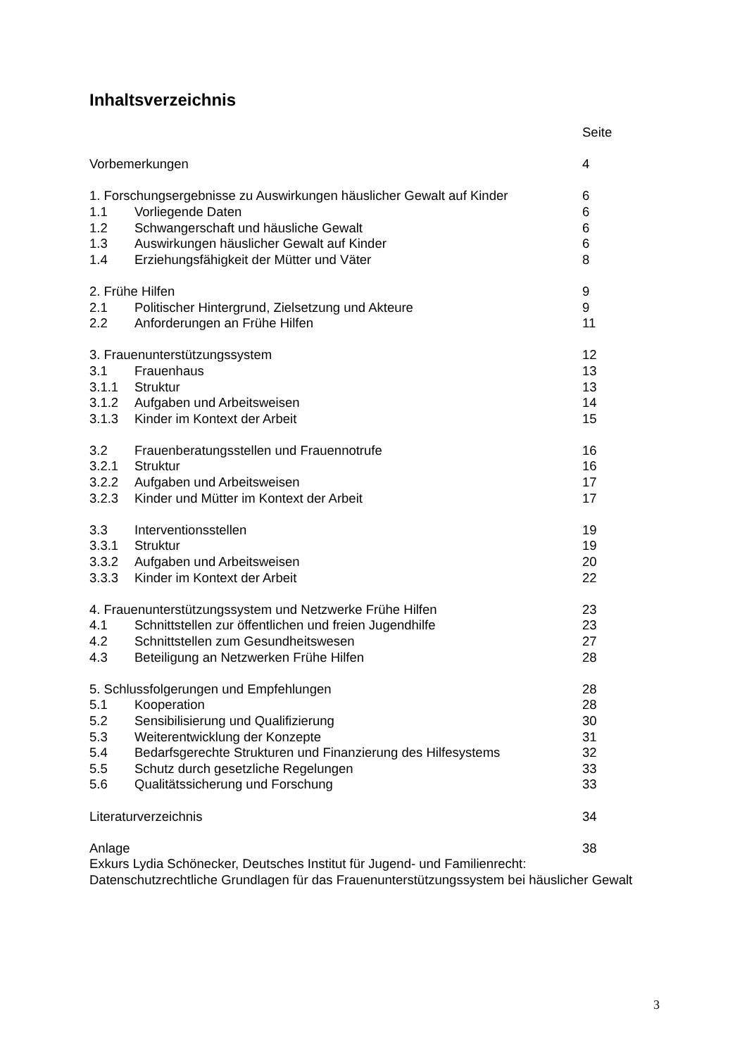Inhaltsverzeichnis
Seite
Vorbemerkungen 4
1. Forschungsergebnisse zu Auswirkungen häuslicher Gewalt auf Kinder 6
1.1 Vorliegende Daten 6
1.2 Schwangerschaft und häusliche Gewalt 6
1.3 Auswirkungen häuslicher Gewalt auf Kinder 6
1.4 Erziehungsfähigkeit der Mütter und Väter 8
2. Frühe Hilfen 9
2.1 Politischer Hintergrund, Zielsetzung und Akteure 9
2.2 Anforderungen an Frühe Hilfen 11
3. Frauenunterstützungssystem 12
3.1 Frauenhaus 13
3.1.1 Struktur 13
3.1.2 Aufgaben und Arbeitsweisen 14
3.1.3 Kinder im Kontext der Arbeit 15
3.2 Frauenberatungsstellen und Frauennotrufe 16
3.2.1 Struktur 16
3.2.2 Aufgaben und Arbeitsweisen 17
3.2.3 Kinder und Mütter im Kontext der Arbeit 17
3.3 Interventionsstellen 19
3.3.1 Struktur 19
3.3.2 Aufgaben und Arbeitsweisen 20
3.3.3 Kinder im Kontext der Arbeit 22
4. Frauenunterstützungssystem und Netzwerke Frühe Hilfen 23
4.1 Schnittstellen zur öffentlichen und freien Jugendhilfe 23
4.2 Schnittstellen zum Gesundheitswesen 27
4.3 Beteiligung an Netzwerken Frühe Hilfen 28
5. Schlussfolgerungen und Empfehlungen 28
5.1 Kooperation 28
5.2 Sensibilisierung und Qualifizierung 30
5.3 Weiterentwicklung der Konzepte 31
5.4 Bedarfsgerechte Strukturen und Finanzierung des Hilfesystems 32
5.5 Schutz durch gesetzliche Regelungen 33
5.6 Qualitätssicherung und Forschung 33
Literaturverzeichnis 34
Anlage 38
Exkurs Lydia Schönecker, Deutsches Institut für Jugend- und Familienrecht: Datenschutzrechtliche Grundlagen für das Frauenunterstützungssystem bei häuslicher Gewalt
3